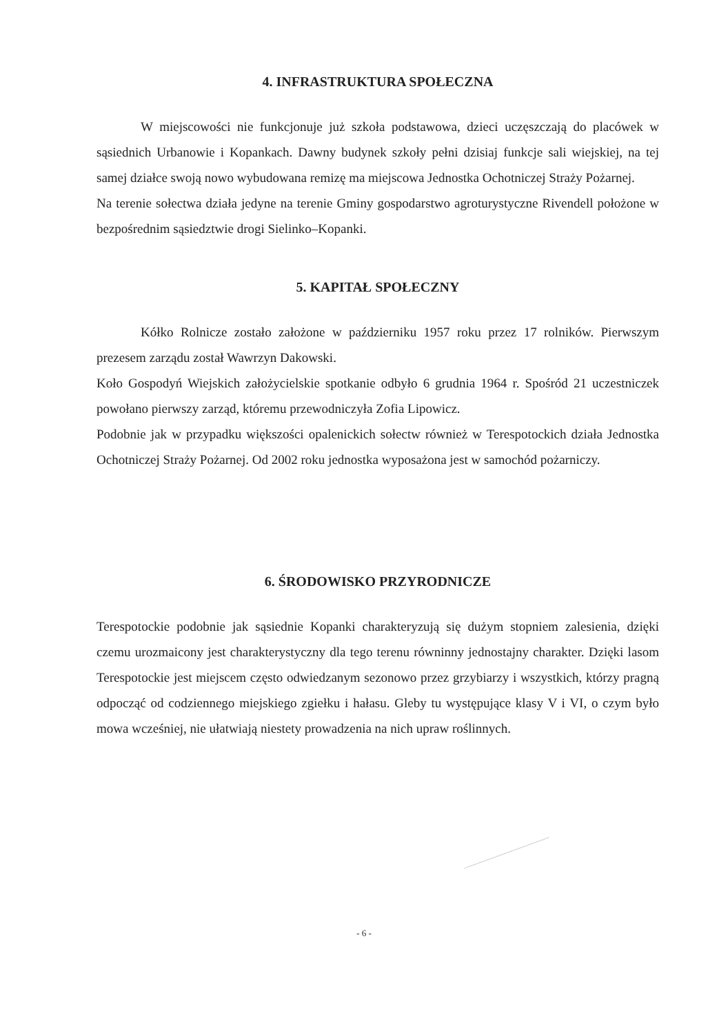4. INFRASTRUKTURA SPOŁECZNA
W miejscowości nie funkcjonuje już szkoła podstawowa, dzieci uczęszczają do placówek w sąsiednich Urbanowie i Kopankach. Dawny budynek szkoły pełni dzisiaj funkcje sali wiejskiej, na tej samej działce swoją nowo wybudowana remizę ma miejscowa Jednostka Ochotniczej Straży Pożarnej.
Na terenie sołectwa działa jedyne na terenie Gminy gospodarstwo agroturystyczne Rivendell położone w bezpośrednim sąsiedztwie drogi Sielinko–Kopanki.
5. KAPITAŁ SPOŁECZNY
Kółko Rolnicze zostało założone w październiku 1957 roku przez 17 rolników. Pierwszym prezesem zarządu został Wawrzyn Dakowski.
Koło Gospodyń Wiejskich założycielskie spotkanie odbyło 6 grudnia 1964 r. Spośród 21 uczestniczek powołano pierwszy zarząd, któremu przewodniczyła Zofia Lipowicz.
Podobnie jak w przypadku większości opalenickich sołectw również w Terespotockich działa Jednostka Ochotniczej Straży Pożarnej. Od 2002 roku jednostka wyposażona jest w samochód pożarniczy.
6. ŚRODOWISKO PRZYRODNICZE
Terespotockie podobnie jak sąsiednie Kopanki charakteryzują się dużym stopniem zalesienia, dzięki czemu urozmaicony jest charakterystyczny dla tego terenu równinny jednostajny charakter. Dzięki lasom Terespotockie jest miejscem często odwiedzanym sezonowo przez grzybiarzy i wszystkich, którzy pragną odpocząć od codziennego miejskiego zgiełku i hałasu. Gleby tu występujące klasy V i VI, o czym było mowa wcześniej, nie ułatwiają niestety prowadzenia na nich upraw roślinnych.
- 6 -